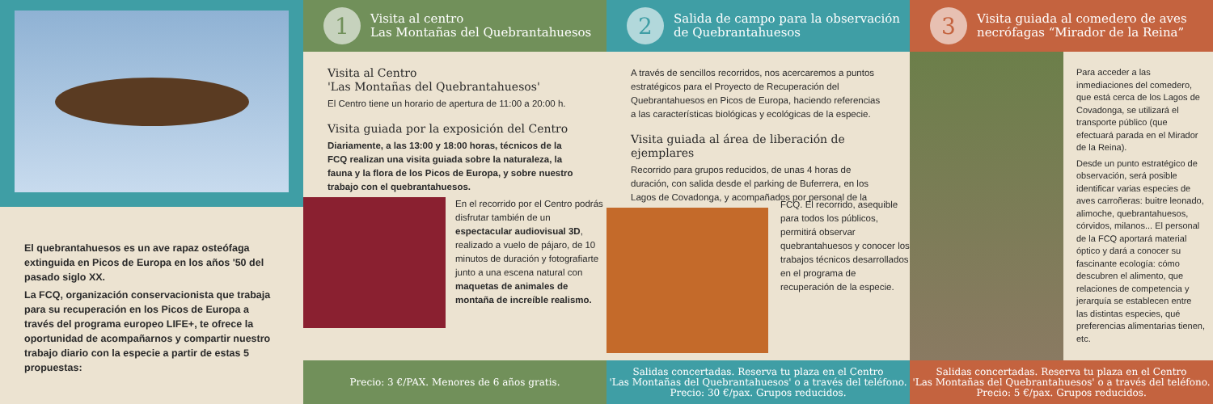El quebrantahuesos es un ave rapaz osteófaga extinguida en Picos de Europa en los años '50 del pasado siglo XX.
La FCQ, organización conservacionista que trabaja para su recuperación en los Picos de Europa a través del programa europeo LIFE+, te ofrece la oportunidad de acompañarnos y compartir nuestro trabajo diario con la especie a partir de estas 5 propuestas:
1
Visita al centro
Las Montañas del Quebrantahuesos
Visita al Centro
'Las Montañas del Quebrantahuesos'
El Centro tiene un horario de apertura de 11:00 a 20:00 h.
Visita guiada por la exposición del Centro
Diariamente, a las 13:00 y 18:00 horas, técnicos de la FCQ realizan una visita guiada sobre la naturaleza, la fauna y la flora de los Picos de Europa, y sobre nuestro trabajo con el quebrantahuesos.
En el recorrido por el Centro podrás disfrutar también de un espectacular audiovisual 3D, realizado a vuelo de pájaro, de 10 minutos de duración y fotografiarte junto a una escena natural con maquetas de animales de montaña de increíble realismo.
Precio: 3 €/PAX. Menores de 6 años gratis.
2
Salida de campo para la observación
de Quebrantahuesos
A través de sencillos recorridos, nos acercaremos a puntos estratégicos para el Proyecto de Recuperación del Quebrantahuesos en Picos de Europa, haciendo referencias a las características biológicas y ecológicas de la especie.
Visita guiada al área de liberación de ejemplares
Recorrido para grupos reducidos, de unas 4 horas de duración, con salida desde el parking de Buferrera, en los Lagos de Covadonga, y acompañados por personal de la
FCQ. El recorrido, asequible para todos los públicos, permitirá observar quebrantahuesos y conocer los trabajos técnicos desarrollados en el programa de recuperación de la especie.
Salidas concertadas. Reserva tu plaza en el Centro
'Las Montañas del Quebrantahuesos' o a través del teléfono.
Precio: 30 €/pax. Grupos reducidos.
3
Visita guiada al comedero de aves
necrófagas “Mirador de la Reina”
Para acceder a las inmediaciones del comedero, que está cerca de los Lagos de Covadonga, se utilizará el transporte público (que efectuará parada en el Mirador de la Reina).
Desde un punto estratégico de observación, será posible identificar varias especies de aves carroñeras: buitre leonado, alimoche, quebrantahuesos, córvidos, milanos... El personal de la FCQ aportará material óptico y dará a conocer su fascinante ecología: cómo descubren el alimento, que relaciones de competencia y jerarquía se establecen entre las distintas especies, qué preferencias alimentarias tienen, etc.
Salidas concertadas. Reserva tu plaza en el Centro
'Las Montañas del Quebrantahuesos' o a través del teléfono.
Precio: 5 €/pax. Grupos reducidos.